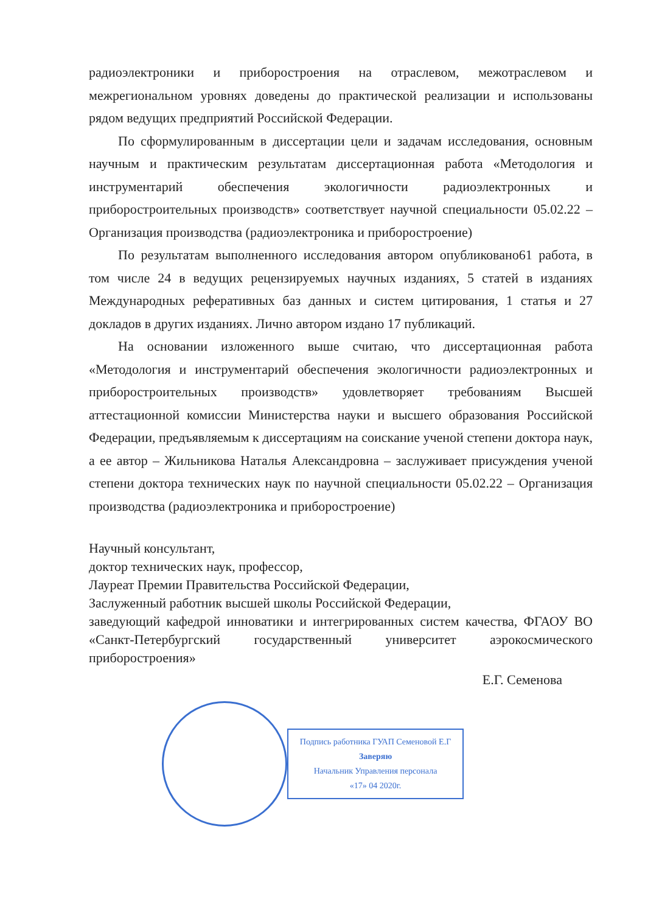радиоэлектроники и приборостроения на отраслевом, межотраслевом и межрегиональном уровнях доведены до практической реализации и использованы рядом ведущих предприятий Российской Федерации.
По сформулированным в диссертации цели и задачам исследования, основным научным и практическим результатам диссертационная работа «Методология и инструментарий обеспечения экологичности радиоэлектронных и приборостроительных производств» соответствует научной специальности 05.02.22 – Организация производства (радиоэлектроника и приборостроение)
По результатам выполненного исследования автором опубликовано61 работа, в том числе 24 в ведущих рецензируемых научных изданиях, 5 статей в изданиях Международных реферативных баз данных и систем цитирования, 1 статья и 27 докладов в других изданиях. Лично автором издано 17 публикаций.
На основании изложенного выше считаю, что диссертационная работа «Методология и инструментарий обеспечения экологичности радиоэлектронных и приборостроительных производств» удовлетворяет требованиям Высшей аттестационной комиссии Министерства науки и высшего образования Российской Федерации, предъявляемым к диссертациям на соискание ученой степени доктора наук, а ее автор – Жильникова Наталья Александровна – заслуживает присуждения ученой степени доктора технических наук по научной специальности 05.02.22 – Организация производства (радиоэлектроника и приборостроение)
Научный консультант,
доктор технических наук, профессор,
Лауреат Премии Правительства Российской Федерации,
Заслуженный работник высшей школы Российской Федерации,
заведующий кафедрой инноватики и интегрированных систем качества, ФГАОУ ВО «Санкт-Петербургский государственный университет аэрокосмического приборостроения»
Е.Г. Семенова
Подпись работника ГУАП Семеновой Е.Г
Заверяю
Начальник Управления персонала
«17» 04 2020г.